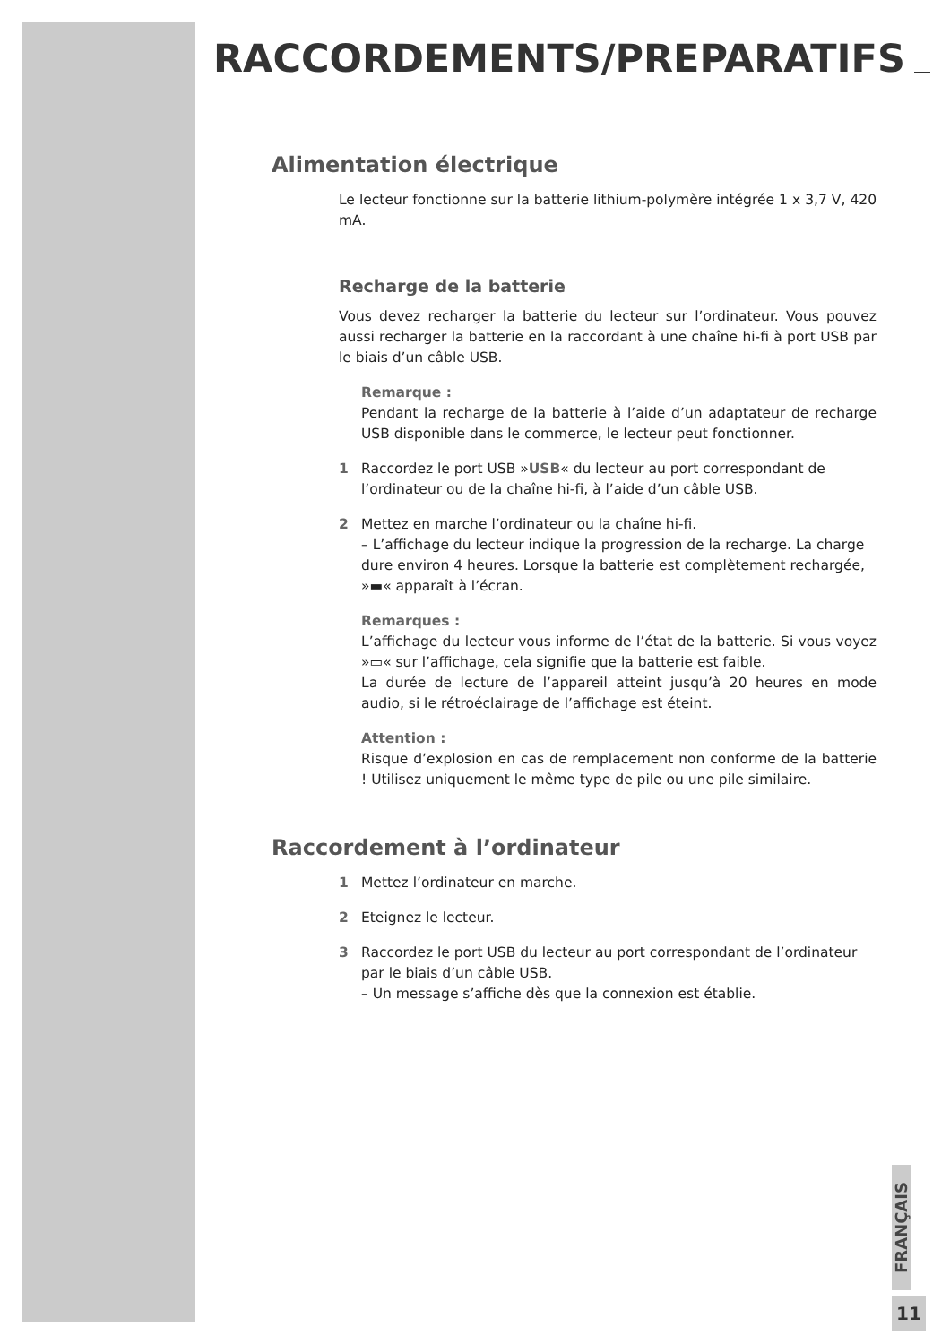RACCORDEMENTS/PREPARATIFS
Alimentation électrique
Le lecteur fonctionne sur la batterie lithium-polymère intégrée 1 x 3,7 V, 420 mA.
Recharge de la batterie
Vous devez recharger la batterie du lecteur sur l’ordinateur. Vous pouvez aussi recharger la batterie en la raccordant à une chaîne hi-fi à port USB par le biais d’un câble USB.
Remarque :
Pendant la recharge de la batterie à l’aide d’un adaptateur de recharge USB disponible dans le commerce, le lecteur peut fonctionner.
1 Raccordez le port USB »USB« du lecteur au port correspondant de l’ordinateur ou de la chaîne hi-fi, à l’aide d’un câble USB.
2 Mettez en marche l’ordinateur ou la chaîne hi-fi.
– L’affichage du lecteur indique la progression de la recharge. La charge dure environ 4 heures. Lorsque la batterie est complètement rechargée, »▬« apparaît à l’écran.
Remarques :
L’affichage du lecteur vous informe de l’état de la batterie. Si vous voyez »▭« sur l’affichage, cela signifie que la batterie est faible.
La durée de lecture de l’appareil atteint jusqu’à 20 heures en mode audio, si le rétroéclairage de l’affichage est éteint.
Attention :
Risque d’explosion en cas de remplacement non conforme de la batterie ! Utilisez uniquement le même type de pile ou une pile similaire.
Raccordement à l’ordinateur
1 Mettez l’ordinateur en marche.
2 Eteignez le lecteur.
3 Raccordez le port USB du lecteur au port correspondant de l’ordinateur par le biais d’un câble USB.
– Un message s’affiche dès que la connexion est établie.
FRANÇAIS
11